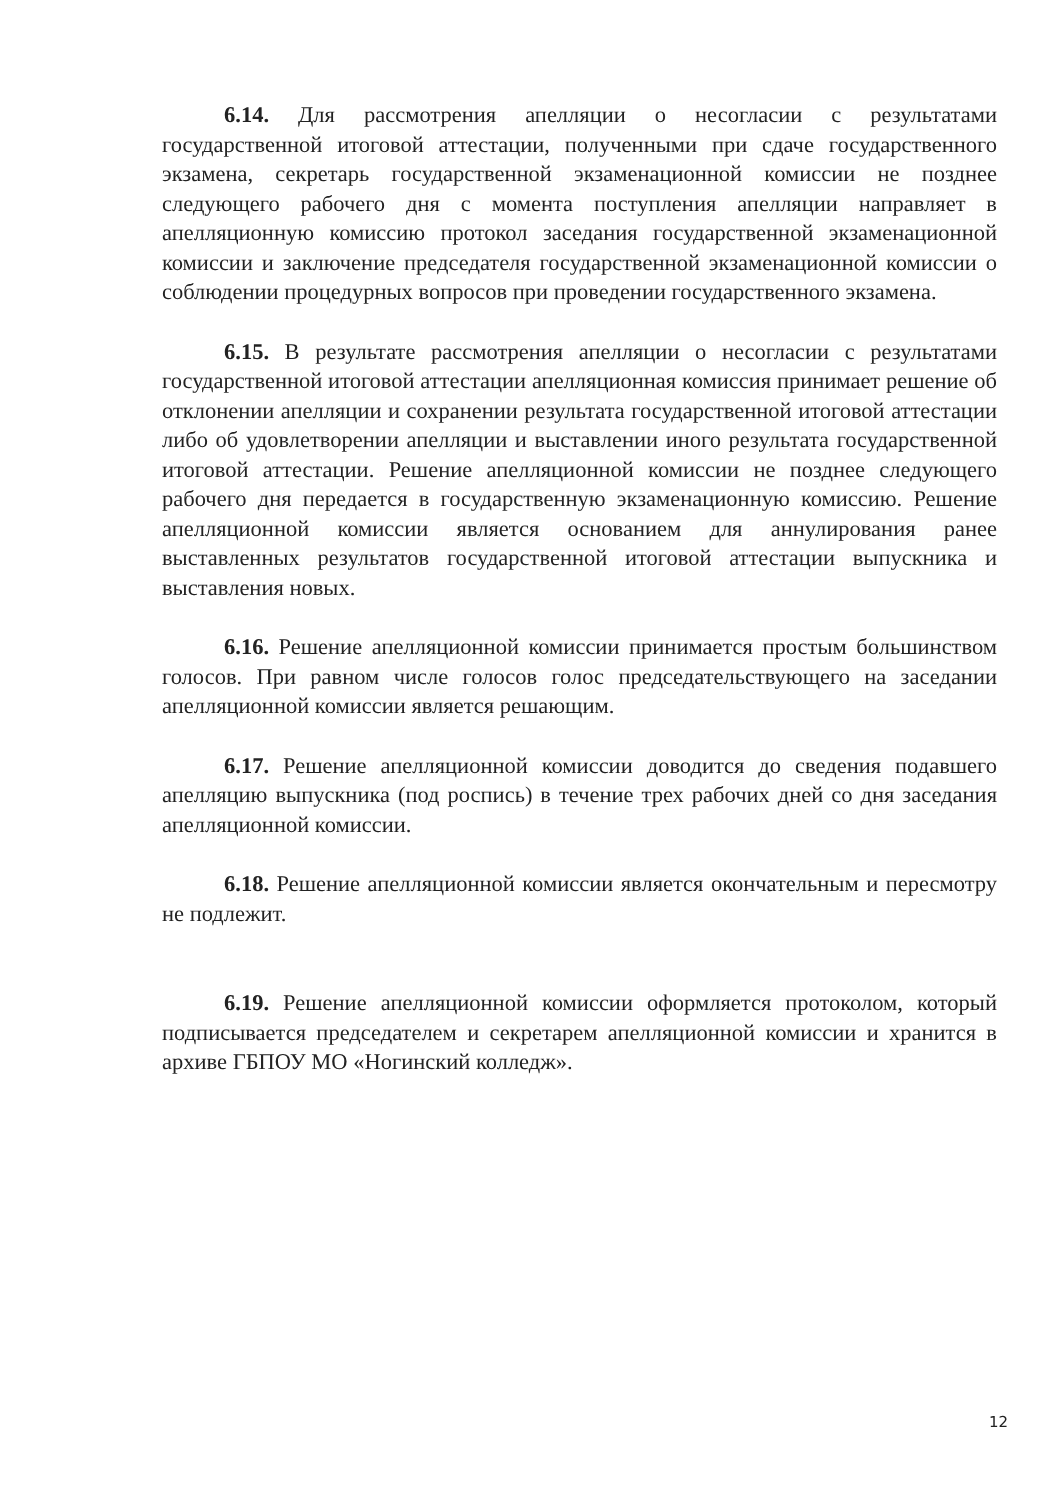6.14. Для рассмотрения апелляции о несогласии с результатами государственной итоговой аттестации, полученными при сдаче государственного экзамена, секретарь государственной экзаменационной комиссии не позднее следующего рабочего дня с момента поступления апелляции направляет в апелляционную комиссию протокол заседания государственной экзаменационной комиссии и заключение председателя государственной экзаменационной комиссии о соблюдении процедурных вопросов при проведении государственного экзамена.
6.15. В результате рассмотрения апелляции о несогласии с результатами государственной итоговой аттестации апелляционная комиссия принимает решение об отклонении апелляции и сохранении результата государственной итоговой аттестации либо об удовлетворении апелляции и выставлении иного результата государственной итоговой аттестации. Решение апелляционной комиссии не позднее следующего рабочего дня передается в государственную экзаменационную комиссию. Решение апелляционной комиссии является основанием для аннулирования ранее выставленных результатов государственной итоговой аттестации выпускника и выставления новых.
6.16. Решение апелляционной комиссии принимается простым большинством голосов. При равном числе голосов голос председательствующего на заседании апелляционной комиссии является решающим.
6.17. Решение апелляционной комиссии доводится до сведения подавшего апелляцию выпускника (под роспись) в течение трех рабочих дней со дня заседания апелляционной комиссии.
6.18. Решение апелляционной комиссии является окончательным и пересмотру не подлежит.
6.19. Решение апелляционной комиссии оформляется протоколом, который подписывается председателем и секретарем апелляционной комиссии и хранится в архиве ГБПОУ МО «Ногинский колледж».
12